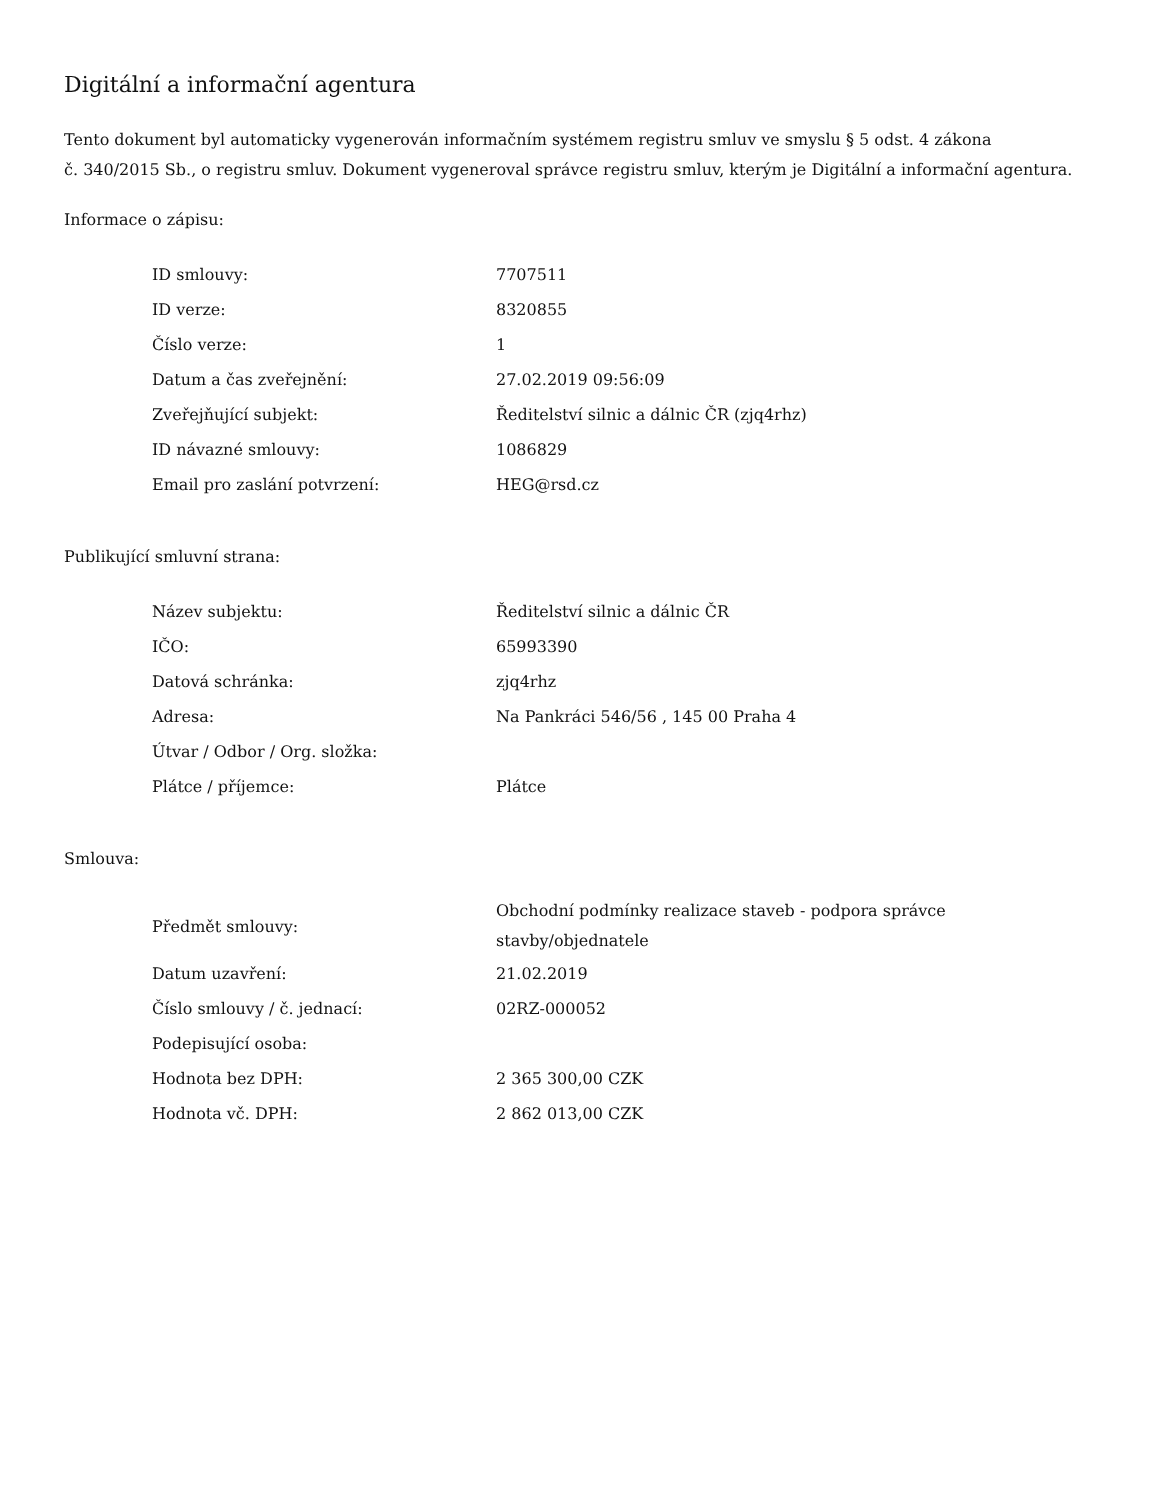Digitální a informační agentura
Tento dokument byl automaticky vygenerován informačním systémem registru smluv ve smyslu § 5 odst. 4 zákona
č. 340/2015 Sb., o registru smluv. Dokument vygeneroval správce registru smluv, kterým je Digitální a informační agentura.
Informace o zápisu:
| ID smlouvy: | 7707511 |
| ID verze: | 8320855 |
| Číslo verze: | 1 |
| Datum a čas zveřejnění: | 27.02.2019 09:56:09 |
| Zveřejňující subjekt: | Ředitelství silnic a dálnic ČR (zjq4rhz) |
| ID návazné smlouvy: | 1086829 |
| Email pro zaslání potvrzení: | HEG@rsd.cz |
Publikující smluvní strana:
| Název subjektu: | Ředitelství silnic a dálnic ČR |
| IČO: | 65993390 |
| Datová schránka: | zjq4rhz |
| Adresa: | Na Pankráci 546/56 , 145 00 Praha 4 |
| Útvar / Odbor / Org. složka: | |
| Plátce / příjemce: | Plátce |
Smlouva:
| Předmět smlouvy: | Obchodní podmínky realizace staveb - podpora správce stavby/objednatele |
| Datum uzavření: | 21.02.2019 |
| Číslo smlouvy / č. jednací: | 02RZ-000052 |
| Podepisující osoba: | |
| Hodnota bez DPH: | 2 365 300,00 CZK |
| Hodnota vč. DPH: | 2 862 013,00 CZK |